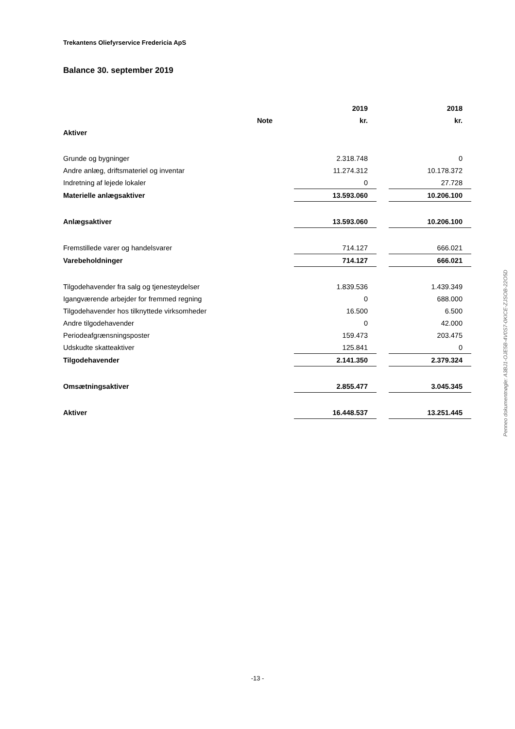Trekantens Oliefyrservice Fredericia ApS
Balance 30. september 2019
| | | 2019 | | 2018 |
| | Note | kr. | | kr. |
| Aktiver | | | | |
| Grunde og bygninger | | 2.318.748 | | 0 |
| Andre anlæg, driftsmateriel og inventar | | 11.274.312 | | 10.178.372 |
| Indretning af lejede lokaler | | 0 | | 27.728 |
| Materielle anlægsaktiver | | 13.593.060 | | 10.206.100 |
| Anlægsaktiver | | 13.593.060 | | 10.206.100 |
| Fremstillede varer og handelsvarer | | 714.127 | | 666.021 |
| Varebeholdninger | | 714.127 | | 666.021 |
| Tilgodehavender fra salg og tjenesteydelser | | 1.839.536 | | 1.439.349 |
| Igangværende arbejder for fremmed regning | | 0 | | 688.000 |
| Tilgodehavender hos tilknyttede virksomheder | | 16.500 | | 6.500 |
| Andre tilgodehavender | | 0 | | 42.000 |
| Periodeafgrænsningsposter | | 159.473 | | 203.475 |
| Udskudte skatteaktiver | | 125.841 | | 0 |
| Tilgodehavender | | 2.141.350 | | 2.379.324 |
| Omsætningsaktiver | | 2.855.477 | | 3.045.345 |
| Aktiver | | 16.448.537 | | 13.251.445 |
Penneo dokumentnøgle: A3BJ1-OJE5B-4V0S7-0KICE-ZJSOB-22O5D
-13 -